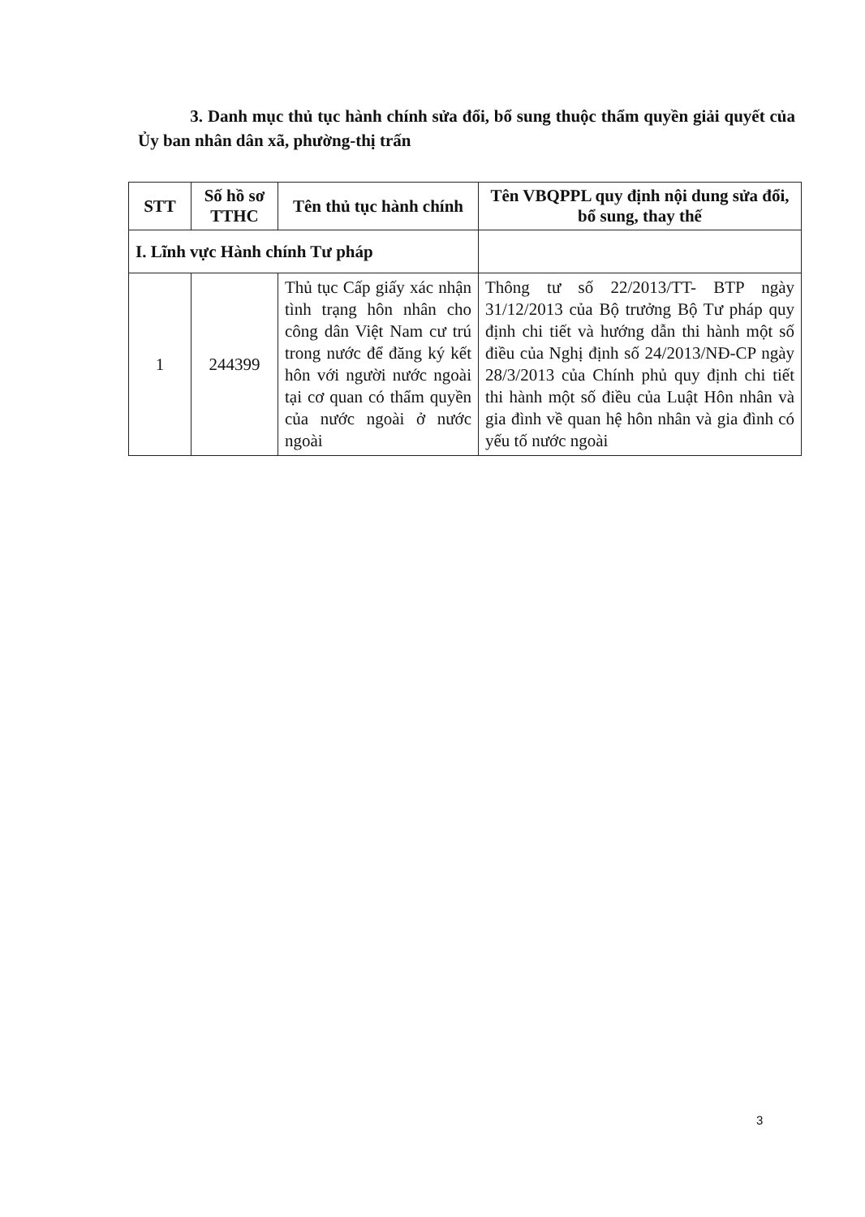3. Danh mục thủ tục hành chính sửa đổi, bổ sung thuộc thẩm quyền giải quyết của Ủy ban nhân dân xã, phường-thị trấn
| STT | Số hồ sơ TTHC | Tên thủ tục hành chính | Tên VBQPPL quy định nội dung sửa đổi, bổ sung, thay thế |
| --- | --- | --- | --- |
| I. Lĩnh vực Hành chính Tư pháp | | | |
| 1 | 244399 | Thủ tục Cấp giấy xác nhận tình trạng hôn nhân cho công dân Việt Nam cư trú trong nước để đăng ký kết hôn với người nước ngoài tại cơ quan có thẩm quyền của nước ngoài ở nước ngoài | Thông tư số 22/2013/TT- BTP ngày 31/12/2013 của Bộ trưởng Bộ Tư pháp quy định chi tiết và hướng dẫn thi hành một số điều của Nghị định số 24/2013/NĐ-CP ngày 28/3/2013 của Chính phủ quy định chi tiết thi hành một số điều của Luật Hôn nhân và gia đình về quan hệ hôn nhân và gia đình có yếu tố nước ngoài |
3